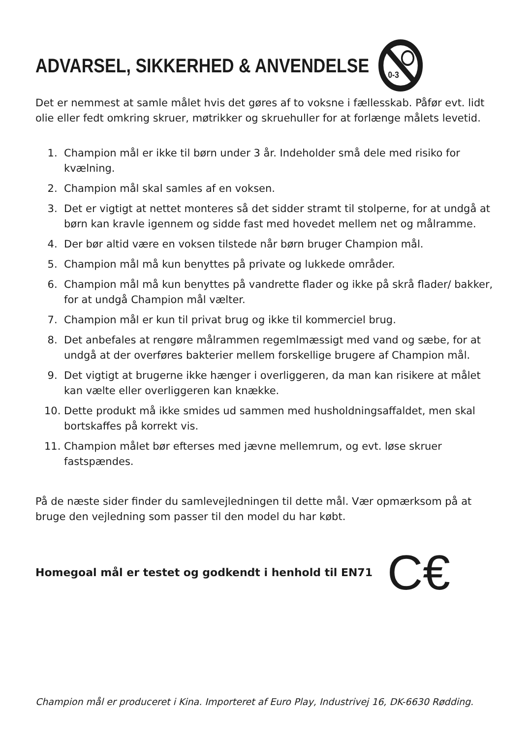ADVARSEL, SIKKERHED & ANVENDELSE
0-3
Det er nemmest at samle målet hvis det gøres af to voksne i fællesskab. Påfør evt. lidt olie eller fedt omkring skruer, møtrikker og skruehuller for at forlænge målets levetid.
1. Champion mål er ikke til børn under 3 år. Indeholder små dele med risiko for kvælning.
2. Champion mål skal samles af en voksen.
3. Det er vigtigt at nettet monteres så det sidder stramt til stolperne, for at undgå at børn kan kravle igennem og sidde fast med hovedet mellem net og målramme.
4. Der bør altid være en voksen tilstede når børn bruger Champion mål.
5. Champion mål må kun benyttes på private og lukkede områder.
6. Champion mål må kun benyttes på vandrette flader og ikke på skrå flader/ bakker, for at undgå Champion mål vælter.
7. Champion mål er kun til privat brug og ikke til kommerciel brug.
8. Det anbefales at rengøre målrammen regemlmæssigt med vand og sæbe, for at undgå at der overføres bakterier mellem forskellige brugere af Champion mål.
9. Det vigtigt at brugerne ikke hænger i overliggeren, da man kan risikere at målet kan vælte eller overliggeren kan knække.
10. Dette produkt må ikke smides ud sammen med husholdningsaffaldet, men skal bortskaffes på korrekt vis.
11. Champion målet bør efterses med jævne mellemrum, og evt. løse skruer fastspændes.
På de næste sider finder du samlevejledningen til dette mål. Vær opmærksom på at bruge den vejledning som passer til den model du har købt.
Homegoal mål er testet og godkendt i henhold til EN71 C€
Champion mål er produceret i Kina. Importeret af Euro Play, Industrivej 16, DK-6630 Rødding.